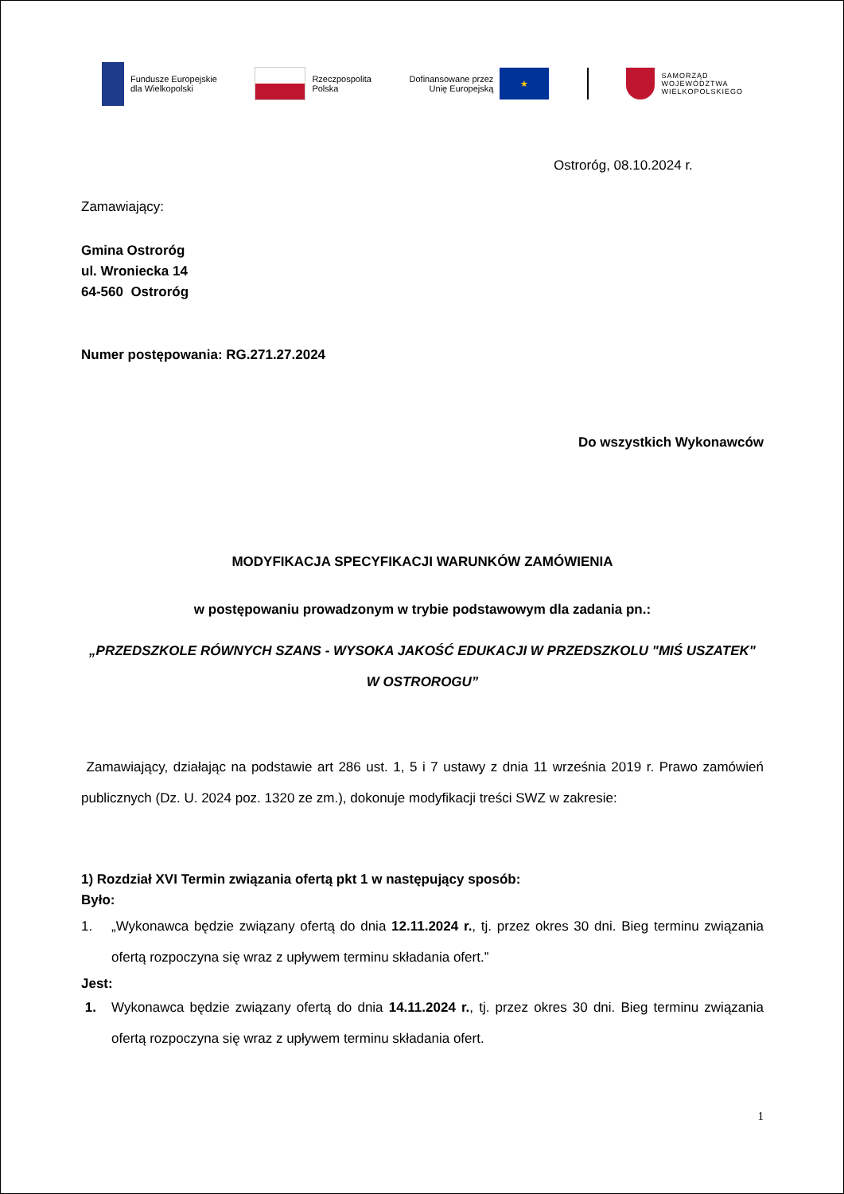Fundusze Europejskie
dla Wielkopolski
Rzeczpospolita
Polska
Dofinansowane przez
Unię Europejską
★
SAMORZĄD
WOJEWÓDZTWA
WIELKOPOLSKIEGO
Ostroróg, 08.10.2024 r.
Zamawiający:
Gmina Ostroróg
ul. Wroniecka 14
64-560 Ostroróg
Numer postępowania: RG.271.27.2024
Do wszystkich Wykonawców
MODYFIKACJA SPECYFIKACJI WARUNKÓW ZAMÓWIENIA
w postępowaniu prowadzonym w trybie podstawowym dla zadania pn.:
„PRZEDSZKOLE RÓWNYCH SZANS - WYSOKA JAKOŚĆ EDUKACJI W PRZEDSZKOLU "MIŚ USZATEK" W OSTROROGU”
Zamawiający, działając na podstawie art 286 ust. 1, 5 i 7 ustawy z dnia 11 września 2019 r. Prawo zamówień publicznych (Dz. U. 2024 poz. 1320 ze zm.), dokonuje modyfikacji treści SWZ w zakresie:
1) Rozdział XVI Termin związania ofertą pkt 1 w następujący sposób:
Było:
1. „Wykonawca będzie związany ofertą do dnia 12.11.2024 r., tj. przez okres 30 dni. Bieg terminu związania ofertą rozpoczyna się wraz z upływem terminu składania ofert.”
Jest:
1. Wykonawca będzie związany ofertą do dnia 14.11.2024 r., tj. przez okres 30 dni. Bieg terminu związania ofertą rozpoczyna się wraz z upływem terminu składania ofert.
1